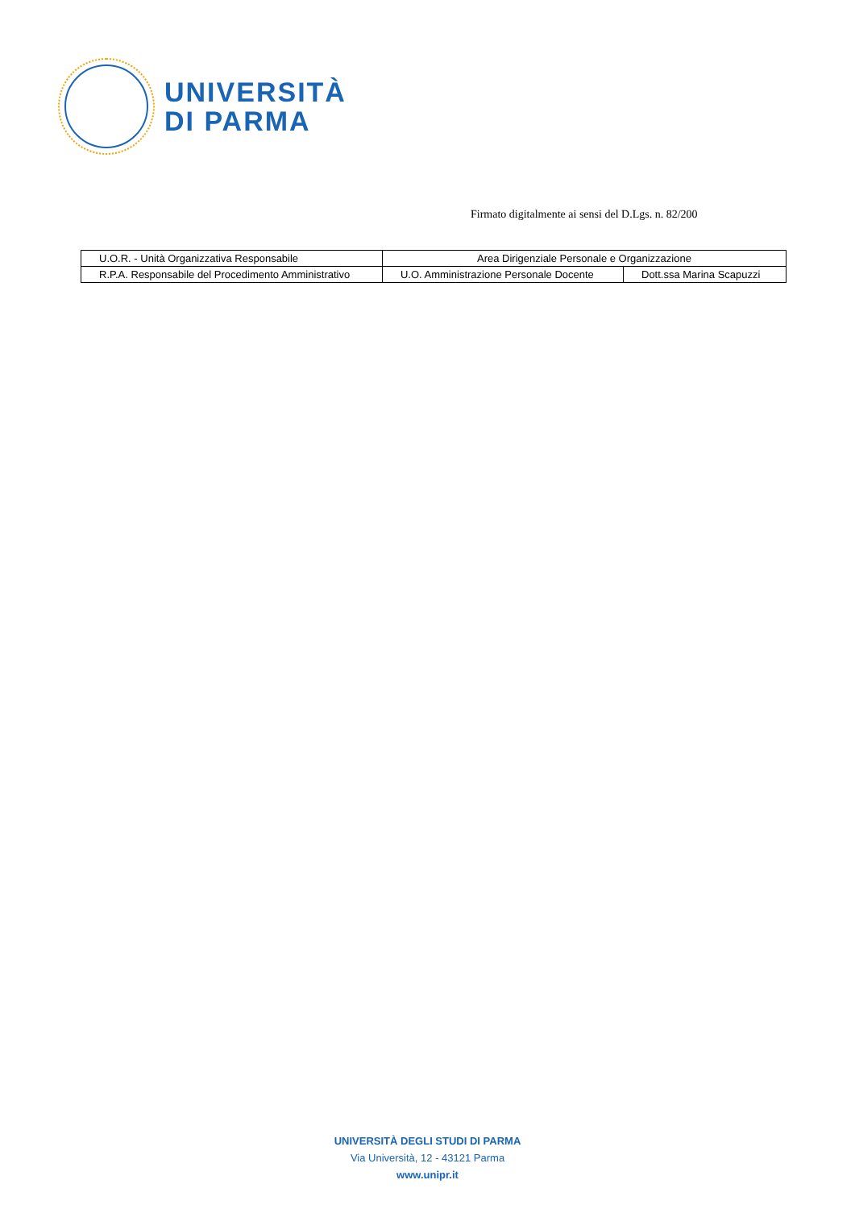UNIVERSITÀ
DI PARMA
Firmato digitalmente ai sensi del D.Lgs. n. 82/200
| U.O.R. - Unità Organizzativa Responsabile | Area Dirigenziale Personale e Organizzazione | |
| R.P.A. Responsabile del Procedimento Amministrativo | U.O. Amministrazione Personale Docente | Dott.ssa Marina Scapuzzi |
UNIVERSITÀ DEGLI STUDI DI PARMA
Via Università, 12 - 43121 Parma
www.unipr.it